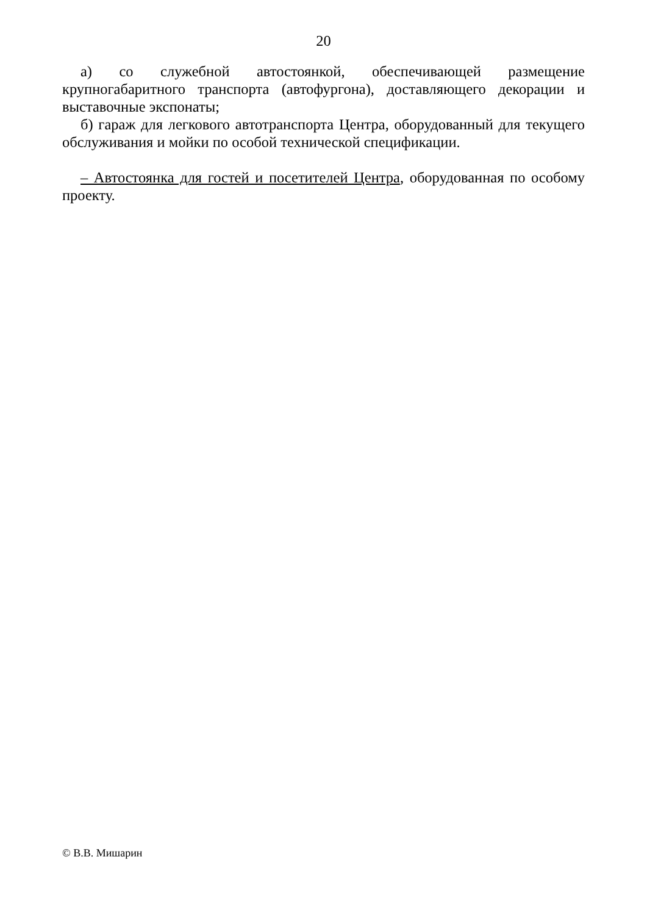20
а) со служебной автостоянкой, обеспечивающей размещение крупногабаритного транспорта (автофургона), доставляющего декорации и выставочные экспонаты;
б) гараж для легкового автотранспорта Центра, оборудованный для текущего обслуживания и мойки по особой технической спецификации.
– Автостоянка для гостей и посетителей Центра, оборудованная по особому проекту.
© В.В. Мишарин